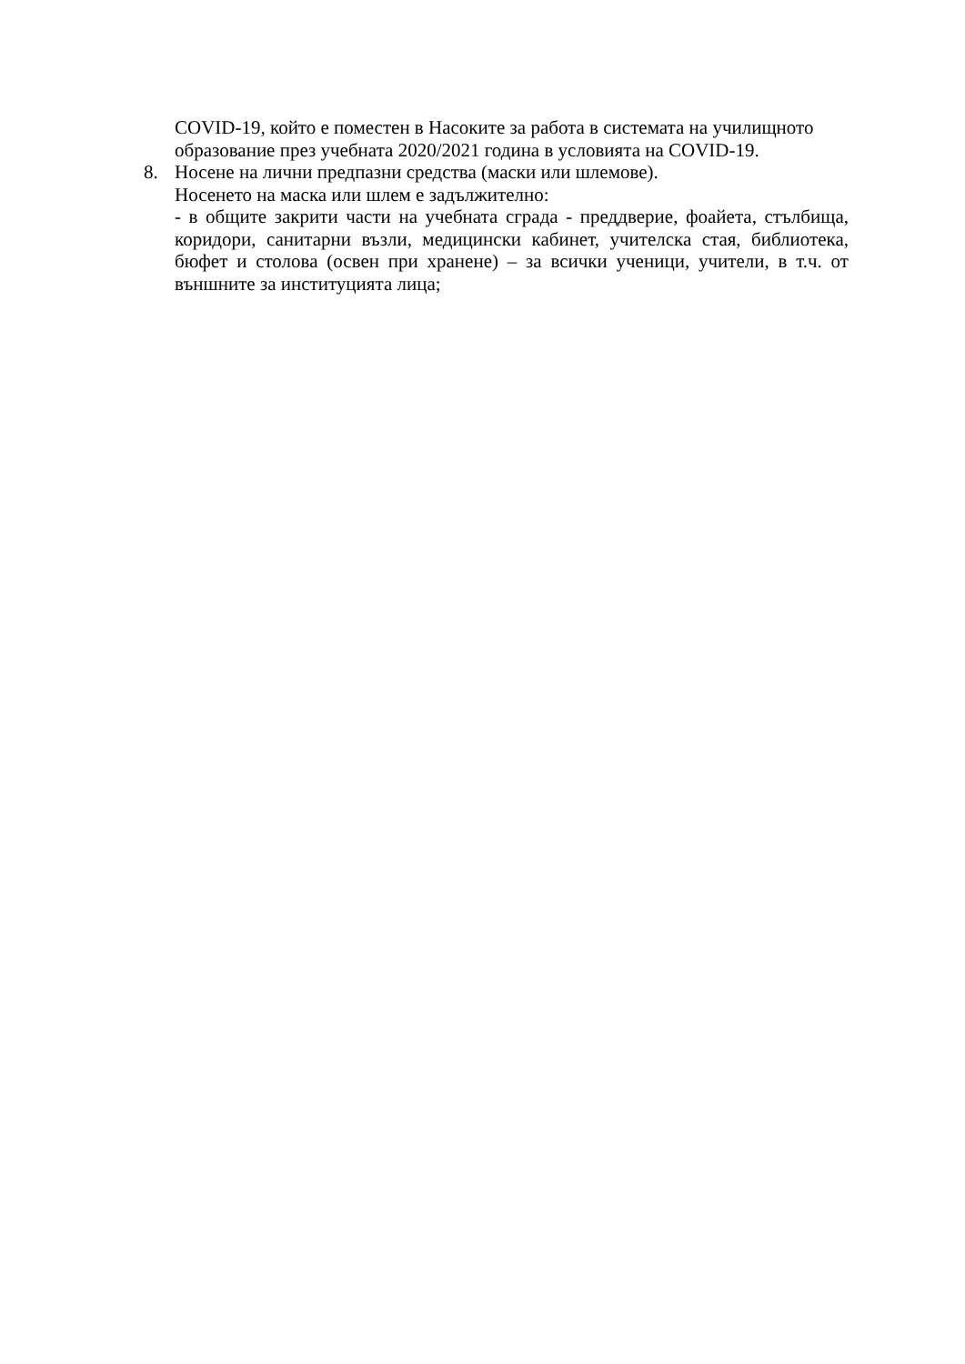COVID-19, който е поместен в Насоките за работа в системата на училищното образование през учебната 2020/2021 година в условията на COVID-19.
8. Носене на лични предпазни средства (маски или шлемове).
Носенето на маска или шлем е задължително:
- в общите закрити части на учебната сграда - преддверие, фоайета, стълбища, коридори, санитарни възли, медицински кабинет, учителска стая, библиотека, бюфет и столова (освен при хранене) – за всички ученици, учители, в т.ч. от външните за институцията лица;